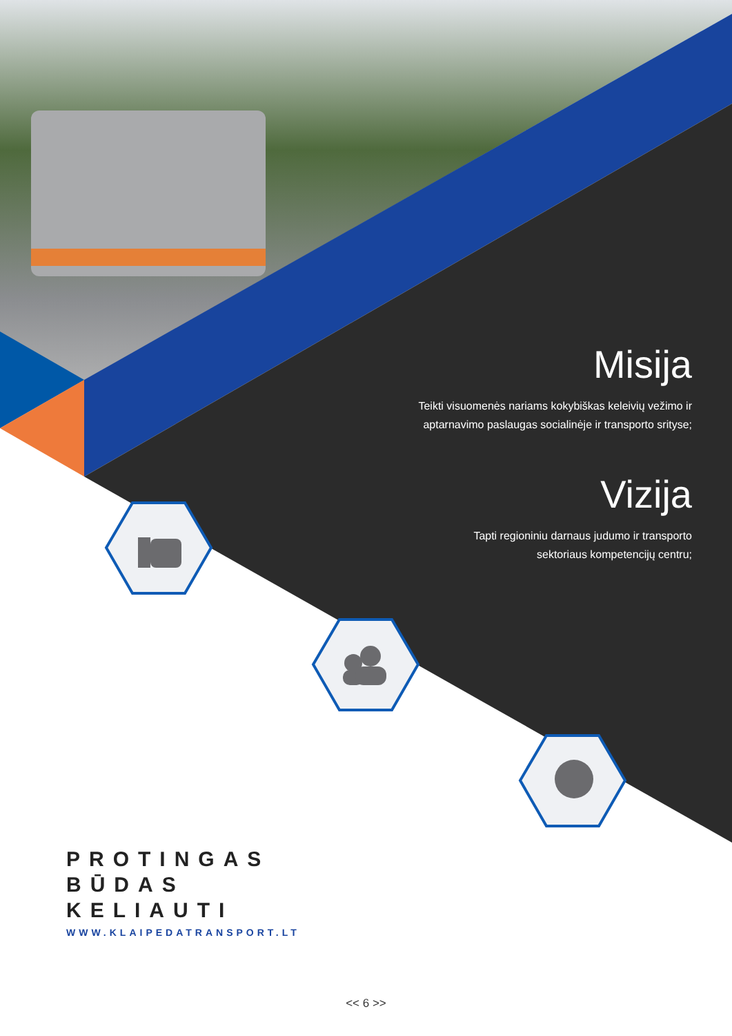Misija
Teikti visuomenės nariams kokybiškas keleivių vežimo ir
aptarnavimo paslaugas socialinėje ir transporto srityse;
Vizija
Tapti regioniniu darnaus judumo ir transporto
sektoriaus kompetencijų centru;
PROTINGAS
BŪDAS
KELIAUTI
WWW.KLAIPEDATRANSPORT.LT
<< 6 >>